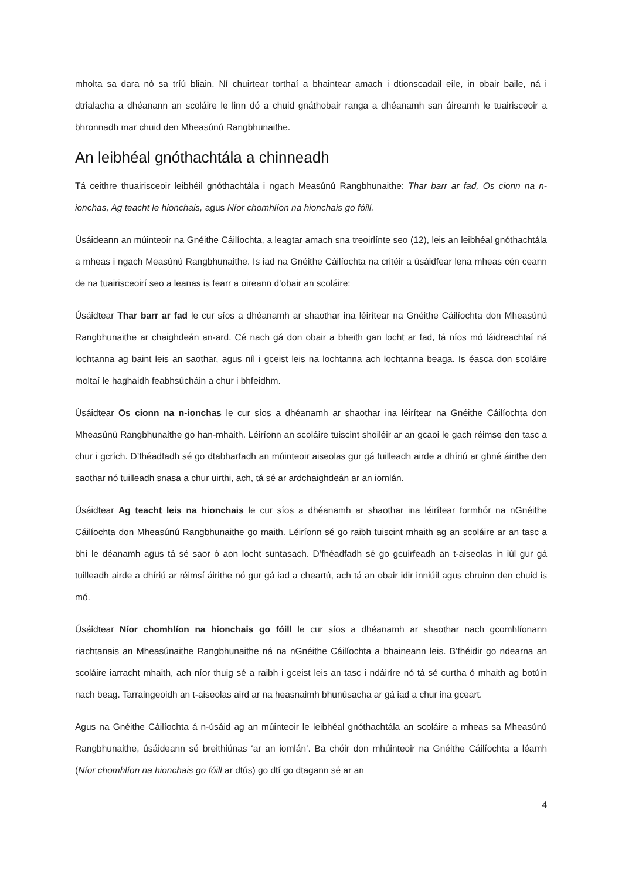mholta sa dara nó sa tríú bliain. Ní chuirtear torthaí a bhaintear amach i dtionscadail eile, in obair baile, ná i dtrialacha a dhéanann an scoláire le linn dó a chuid gnáthobair ranga a dhéanamh san áireamh le tuairisceoir a bhronnadh mar chuid den Mheasúnú Rangbhunaithe.
An leibhéal gnóthachtála a chinneadh
Tá ceithre thuairisceoir leibhéil gnóthachtála i ngach Measúnú Rangbhunaithe: Thar barr ar fad, Os cionn na n-ionchas, Ag teacht le hionchais, agus Níor chomhlíon na hionchais go fóill.
Úsáideann an múinteoir na Gnéithe Cáilíochta, a leagtar amach sna treoirlínte seo (12), leis an leibhéal gnóthachtála a mheas i ngach Measúnú Rangbhunaithe. Is iad na Gnéithe Cáilíochta na critéir a úsáidfear lena mheas cén ceann de na tuairisceoirí seo a leanas is fearr a oireann d’obair an scoláire:
Úsáidtear Thar barr ar fad le cur síos a dhéanamh ar shaothar ina léirítear na Gnéithe Cáilíochta don Mheasúnú Rangbhunaithe ar chaighdeán an-ard. Cé nach gá don obair a bheith gan locht ar fad, tá níos mó láidreachtaí ná lochtanna ag baint leis an saothar, agus níl i gceist leis na lochtanna ach lochtanna beaga. Is éasca don scoláire moltaí le haghaidh feabhsúcháin a chur i bhfeidhm.
Úsáidtear Os cionn na n-ionchas le cur síos a dhéanamh ar shaothar ina léirítear na Gnéithe Cáilíochta don Mheasúnú Rangbhunaithe go han-mhaith. Léiríonn an scoláire tuiscint shoiléir ar an gcaoi le gach réimse den tasc a chur i gcrích. D’fhéadfadh sé go dtabharfadh an múinteoir aiseolas gur gá tuilleadh airde a dhíriú ar ghné áirithe den saothar nó tuilleadh snasa a chur uirthi, ach, tá sé ar ardchaighdeán ar an iomlán.
Úsáidtear Ag teacht leis na hionchais le cur síos a dhéanamh ar shaothar ina léirítear formhór na nGnéithe Cáilíochta don Mheasúnú Rangbhunaithe go maith. Léiríonn sé go raibh tuiscint mhaith ag an scoláire ar an tasc a bhí le déanamh agus tá sé saor ó aon locht suntasach. D’fhéadfadh sé go gcuirfeadh an t-aiseolas in iúl gur gá tuilleadh airde a dhíriú ar réimsí áirithe nó gur gá iad a cheartú, ach tá an obair idir inniúil agus chruinn den chuid is mó.
Úsáidtear Níor chomhlíon na hionchais go fóill le cur síos a dhéanamh ar shaothar nach gcomhlíonann riachtanais an Mheasúnaithe Rangbhunaithe ná na nGnéithe Cáilíochta a bhaineann leis. B’fhéidir go ndearna an scoláire iarracht mhaith, ach níor thuig sé a raibh i gceist leis an tasc i ndáiríre nó tá sé curtha ó mhaith ag botúin nach beag. Tarraingeoidh an t-aiseolas aird ar na heasnaimh bhunúsacha ar gá iad a chur ina gceart.
Agus na Gnéithe Cáilíochta á n-úsáid ag an múinteoir le leibhéal gnóthachtála an scoláire a mheas sa Mheasúnú Rangbhunaithe, úsáideann sé breithiúnas ‘ar an iomlán’. Ba chóir don mhúinteoir na Gnéithe Cáilíochta a léamh (Níor chomhlíon na hionchais go fóill ar dtús) go dtí go dtagann sé ar an
4